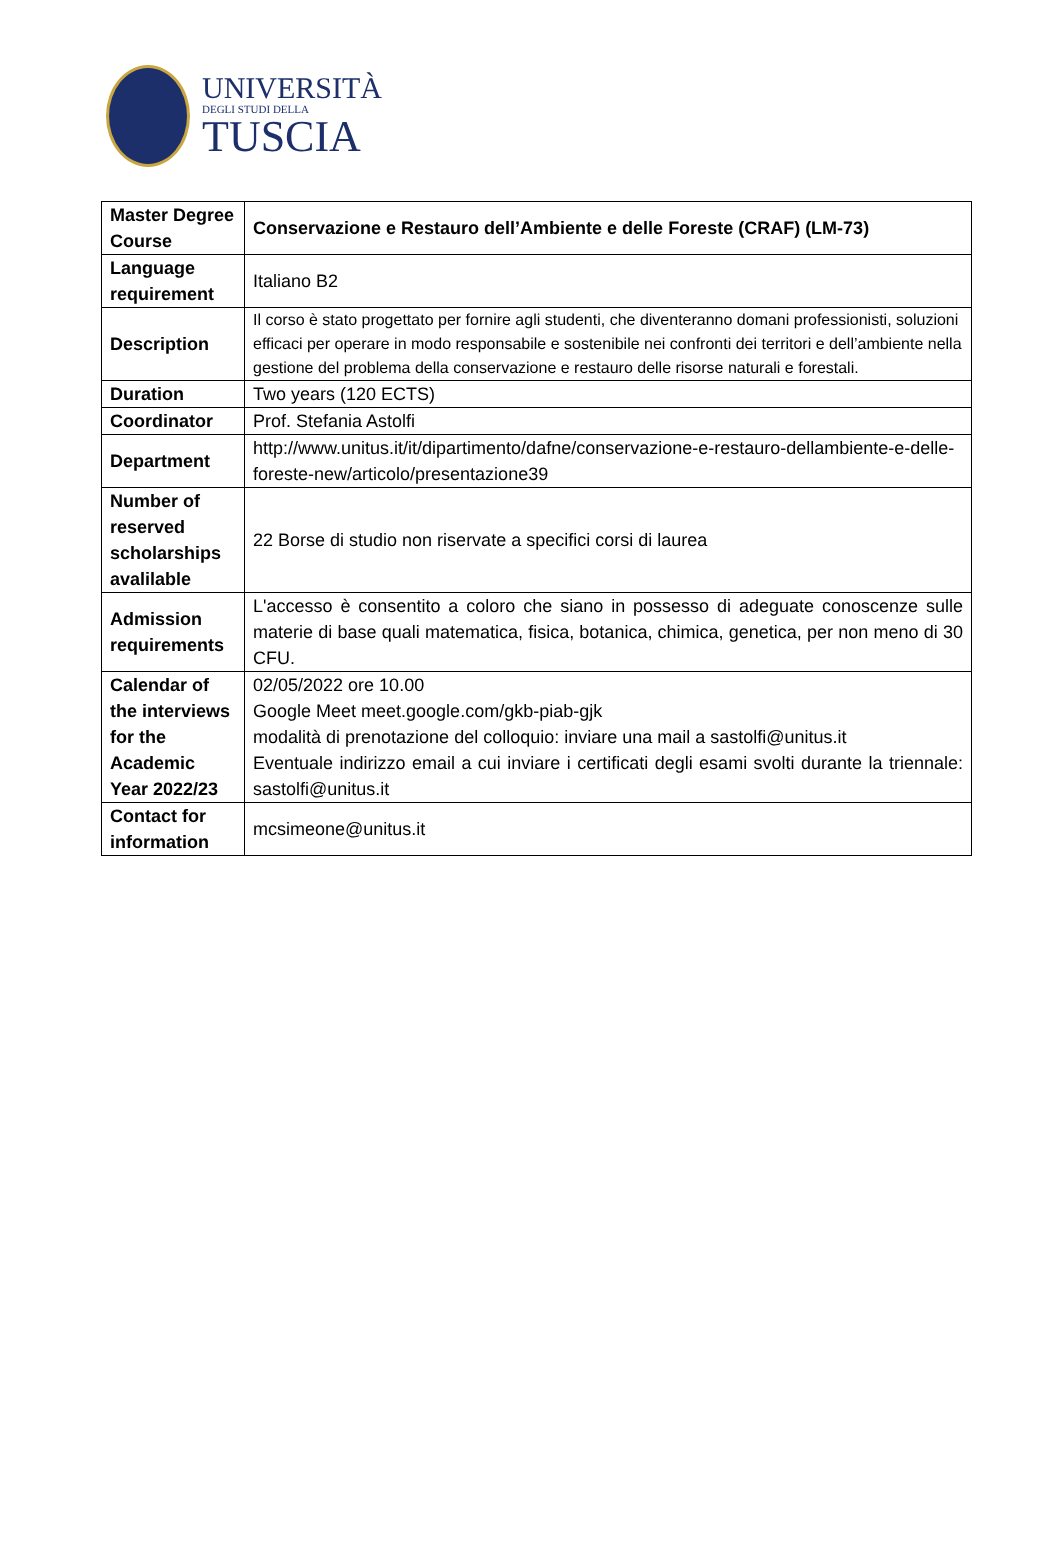UNIVERSITÀ
DEGLI STUDI DELLA
TUSCIA
| Master Degree Course | Conservazione e Restauro dell’Ambiente e delle Foreste (CRAF) (LM-73) |
| Language requirement | Italiano B2 |
| Description | Il corso è stato progettato per fornire agli studenti, che diventeranno domani professionisti, soluzioni efficaci per operare in modo responsabile e sostenibile nei confronti dei territori e dell’ambiente nella gestione del problema della conservazione e restauro delle risorse naturali e forestali. |
| Duration | Two years (120 ECTS) |
| Coordinator | Prof. Stefania Astolfi |
| Department | http://www.unitus.it/it/dipartimento/dafne/conservazione-e-restauro-dellambiente-e-delle-foreste-new/articolo/presentazione39 |
| Number of reserved scholarships avalilable | 22 Borse di studio non riservate a specifici corsi di laurea |
| Admission requirements | L'accesso è consentito a coloro che siano in possesso di adeguate conoscenze sulle materie di base quali matematica, fisica, botanica, chimica, genetica, per non meno di 30 CFU. |
| Calendar of the interviews for the Academic Year 2022/23 | 02/05/2022 ore 10.00 Google Meet meet.google.com/gkb-piab-gjk modalità di prenotazione del colloquio: inviare una mail a sastolfi@unitus.it Eventuale indirizzo email a cui inviare i certificati degli esami svolti durante la triennale: sastolfi@unitus.it |
| Contact for information | mcsimeone@unitus.it |